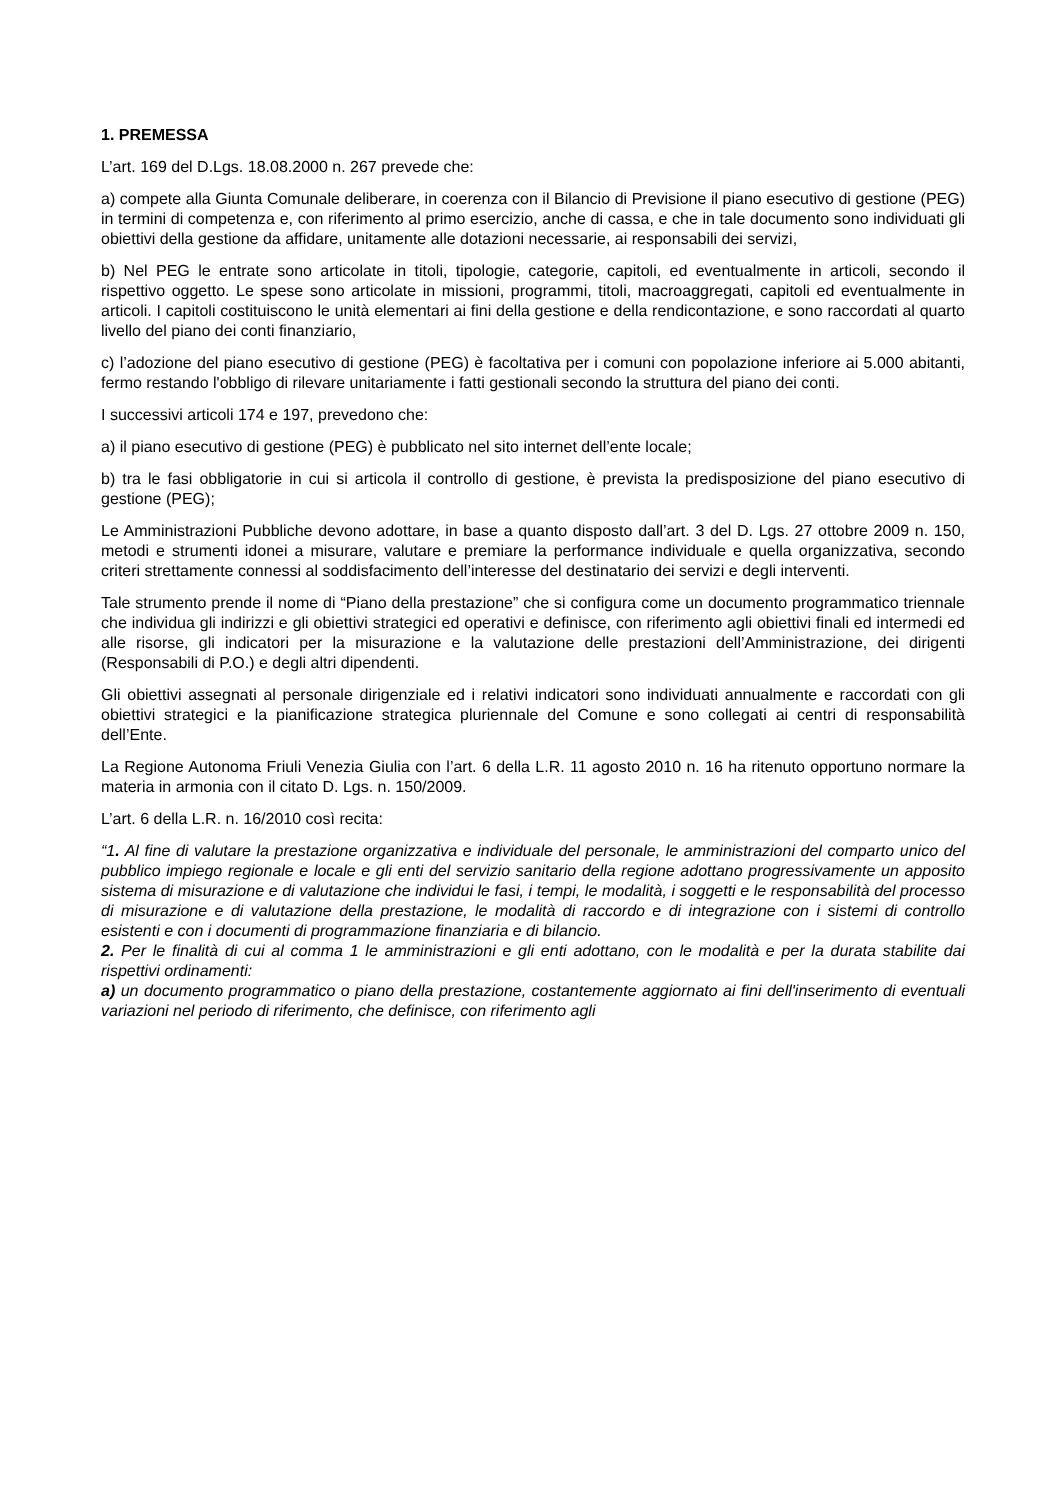1. PREMESSA
L’art. 169 del D.Lgs. 18.08.2000 n. 267 prevede che:
a) compete alla Giunta Comunale deliberare, in coerenza con il Bilancio di Previsione il piano esecutivo di gestione (PEG) in termini di competenza e, con riferimento al primo esercizio, anche di cassa, e che in tale documento sono individuati gli obiettivi della gestione da affidare, unitamente alle dotazioni necessarie, ai responsabili dei servizi,
b) Nel PEG le entrate sono articolate in titoli, tipologie, categorie, capitoli, ed eventualmente in articoli, secondo il rispettivo oggetto. Le spese sono articolate in missioni, programmi, titoli, macroaggregati, capitoli ed eventualmente in articoli. I capitoli costituiscono le unità elementari ai fini della gestione e della rendicontazione, e sono raccordati al quarto livello del piano dei conti finanziario,
c) l’adozione del piano esecutivo di gestione (PEG) è facoltativa per i comuni con popolazione inferiore ai 5.000 abitanti, fermo restando l'obbligo di rilevare unitariamente i fatti gestionali secondo la struttura del piano dei conti.
I successivi articoli 174 e 197, prevedono che:
a) il piano esecutivo di gestione (PEG) è pubblicato nel sito internet dell’ente locale;
b) tra le fasi obbligatorie in cui si articola il controllo di gestione, è prevista la predisposizione del piano esecutivo di gestione (PEG);
Le Amministrazioni Pubbliche devono adottare, in base a quanto disposto dall’art. 3 del D. Lgs. 27 ottobre 2009 n. 150, metodi e strumenti idonei a misurare, valutare e premiare la performance individuale e quella organizzativa, secondo criteri strettamente connessi al soddisfacimento dell’interesse del destinatario dei servizi e degli interventi.
Tale strumento prende il nome di “Piano della prestazione” che si configura come un documento programmatico triennale che individua gli indirizzi e gli obiettivi strategici ed operativi e definisce, con riferimento agli obiettivi finali ed intermedi ed alle risorse, gli indicatori per la misurazione e la valutazione delle prestazioni dell’Amministrazione, dei dirigenti (Responsabili di P.O.) e degli altri dipendenti.
Gli obiettivi assegnati al personale dirigenziale ed i relativi indicatori sono individuati annualmente e raccordati con gli obiettivi strategici e la pianificazione strategica pluriennale del Comune e sono collegati ai centri di responsabilità dell’Ente.
La Regione Autonoma Friuli Venezia Giulia con l’art. 6 della L.R. 11 agosto 2010 n. 16 ha ritenuto opportuno normare la materia in armonia con il citato D. Lgs. n. 150/2009.
L’art. 6 della L.R. n. 16/2010 così recita:
“1. Al fine di valutare la prestazione organizzativa e individuale del personale, le amministrazioni del comparto unico del pubblico impiego regionale e locale e gli enti del servizio sanitario della regione adottano progressivamente un apposito sistema di misurazione e di valutazione che individui le fasi, i tempi, le modalità, i soggetti e le responsabilità del processo di misurazione e di valutazione della prestazione, le modalità di raccordo e di integrazione con i sistemi di controllo esistenti e con i documenti di programmazione finanziaria e di bilancio.
2. Per le finalità di cui al comma 1 le amministrazioni e gli enti adottano, con le modalità e per la durata stabilite dai rispettivi ordinamenti:
a) un documento programmatico o piano della prestazione, costantemente aggiornato ai fini dell'inserimento di eventuali variazioni nel periodo di riferimento, che definisce, con riferimento agli